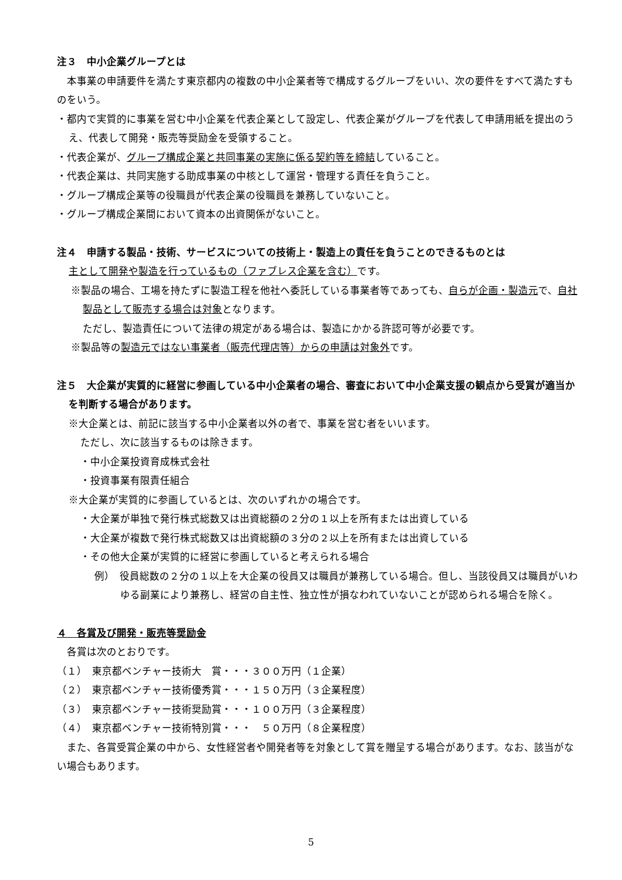注３　中小企業グループとは
　本事業の申請要件を満たす東京都内の複数の中小企業者等で構成するグループをいい、次の要件をすべて満たすものをいう。
・都内で実質的に事業を営む中小企業を代表企業として設定し、代表企業がグループを代表して申請用紙を提出のうえ、代表して開発・販売等奨励金を受領すること。
・代表企業が、グループ構成企業と共同事業の実施に係る契約等を締結していること。
・代表企業は、共同実施する助成事業の中核として運営・管理する責任を負うこと。
・グループ構成企業等の役職員が代表企業の役職員を兼務していないこと。
・グループ構成企業間において資本の出資関係がないこと。
注４　申請する製品・技術、サービスについての技術上・製造上の責任を負うことのできるものとは
主として開発や製造を行っているもの（ファブレス企業を含む）です。
※製品の場合、工場を持たずに製造工程を他社へ委託している事業者等であっても、自らが企画・製造元で、自社製品として販売する場合は対象となります。
ただし、製造責任について法律の規定がある場合は、製造にかかる許認可等が必要です。
※製品等の製造元ではない事業者（販売代理店等）からの申請は対象外です。
注５　大企業が実質的に経営に参画している中小企業者の場合、審査において中小企業支援の観点から受賞が適当かを判断する場合があります。
※大企業とは、前記に該当する中小企業者以外の者で、事業を営む者をいいます。
ただし、次に該当するものは除きます。
・中小企業投資育成株式会社
・投資事業有限責任組合
※大企業が実質的に参画しているとは、次のいずれかの場合です。
・大企業が単独で発行株式総数又は出資総額の２分の１以上を所有または出資している
・大企業が複数で発行株式総数又は出資総額の３分の２以上を所有または出資している
・その他大企業が実質的に経営に参画していると考えられる場合
例）　役員総数の２分の１以上を大企業の役員又は職員が兼務している場合。但し、当該役員又は職員がいわゆる副業により兼務し、経営の自主性、独立性が損なわれていないことが認められる場合を除く。
４　各賞及び開発・販売等奨励金
　各賞は次のとおりです。
（１）　東京都ベンチャー技術大　賞・・・３００万円（１企業）
（２）　東京都ベンチャー技術優秀賞・・・１５０万円（３企業程度）
（３）　東京都ベンチャー技術奨励賞・・・１００万円（３企業程度）
（４）　東京都ベンチャー技術特別賞・・・　５０万円（８企業程度）
　また、各賞受賞企業の中から、女性経営者や開発者等を対象として賞を贈呈する場合があります。なお、該当がない場合もあります。
5